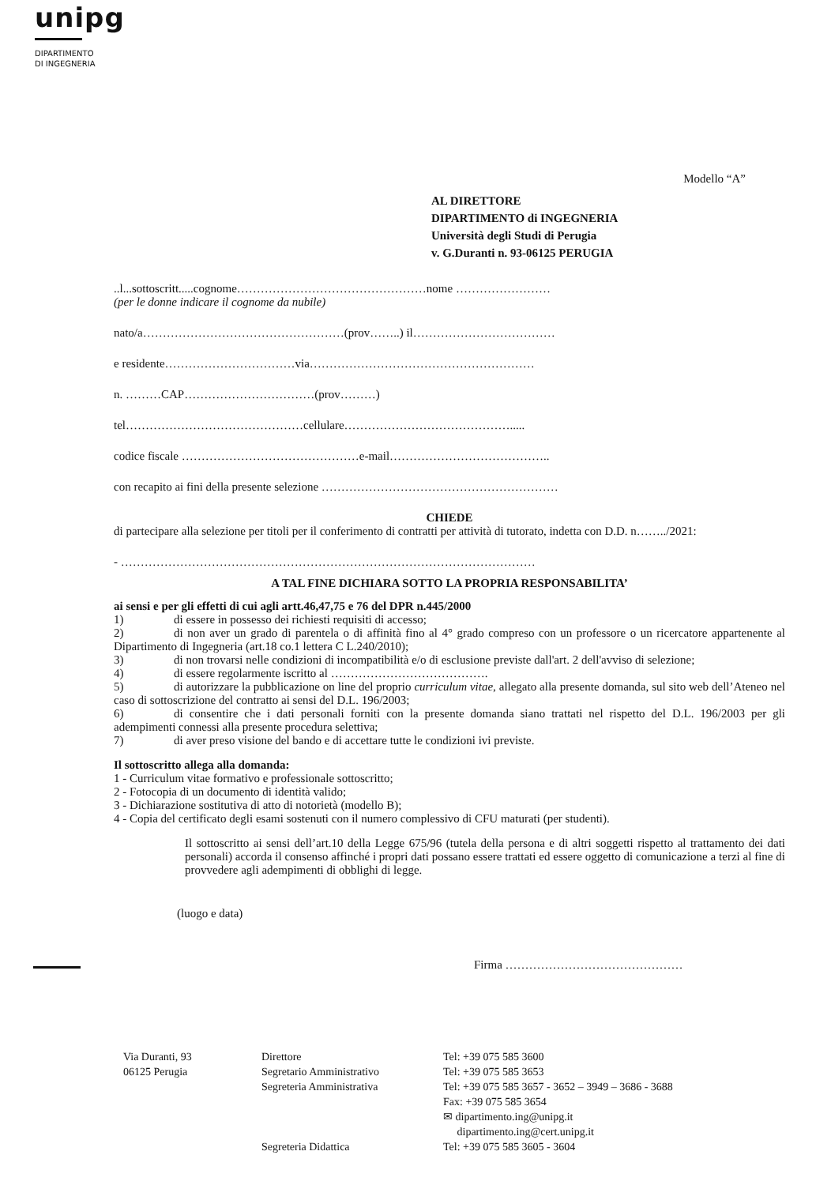unipg
DIPARTIMENTO
DI INGEGNERIA
Modello “A”
AL DIRETTORE
DIPARTIMENTO di INGEGNERIA
Università degli Studi di Perugia
v. G.Duranti n. 93-06125 PERUGIA
..l...sottoscritt.....cognome…………………………………………nome ……………………
(per le donne indicare il cognome da nubile)
nato/a……………………………………………(prov……..) il………………………………
e residente……………………………via…………………………………………………
n. ………CAP……………………………(prov………)
tel………………………………………cellulare…………………………………….....
codice fiscale ………………………………………e-mail…………………………………..
con recapito ai fini della presente selezione ……………………………………………………
CHIEDE
di partecipare alla selezione per titoli per il conferimento di contratti per attività di tutorato, indetta con D.D. n……../2021:
- ……………………………………………………………………………………………
A TAL FINE DICHIARA SOTTO LA PROPRIA RESPONSABILITA’
ai sensi e per gli effetti di cui agli artt.46,47,75 e 76 del DPR n.445/2000
1) di essere in possesso dei richiesti requisiti di accesso;
2) di non aver un grado di parentela o di affinità fino al 4° grado compreso con un professore o un ricercatore appartenente al Dipartimento di Ingegneria (art.18 co.1 lettera C L.240/2010);
3) di non trovarsi nelle condizioni di incompatibilità e/o di esclusione previste dall'art. 2 dell'avviso di selezione;
4) di essere regolarmente iscritto al ………………………………….
5) di autorizzare la pubblicazione on line del proprio curriculum vitae, allegato alla presente domanda, sul sito web dell’Ateneo nel caso di sottoscrizione del contratto ai sensi del D.L. 196/2003;
6) di consentire che i dati personali forniti con la presente domanda siano trattati nel rispetto del D.L. 196/2003 per gli adempimenti connessi alla presente procedura selettiva;
7) di aver preso visione del bando e di accettare tutte le condizioni ivi previste.
Il sottoscritto allega alla domanda:
1 - Curriculum vitae formativo e professionale sottoscritto;
2 - Fotocopia di un documento di identità valido;
3 - Dichiarazione sostitutiva di atto di notorietà (modello B);
4 - Copia del certificato degli esami sostenuti con il numero complessivo di CFU maturati (per studenti).
Il sottoscritto ai sensi dell’art.10 della Legge 675/96 (tutela della persona e di altri soggetti rispetto al trattamento dei dati personali) accorda il consenso affinché i propri dati possano essere trattati ed essere oggetto di comunicazione a terzi al fine di provvedere agli adempimenti di obblighi di legge.
(luogo e data)
Firma ………………………………………
Via Duranti, 93
06125 Perugia
Direttore
Segretario Amministrativo
Segreteria Amministrativa
Segreteria Didattica
Tel: +39 075 585 3600
Tel: +39 075 585 3653
Tel: +39 075 585 3657 - 3652 – 3949 – 3686 - 3688
Fax: +39 075 585 3654
✉ dipartimento.ing@unipg.it
dipartimento.ing@cert.unipg.it
Tel: +39 075 585 3605 - 3604